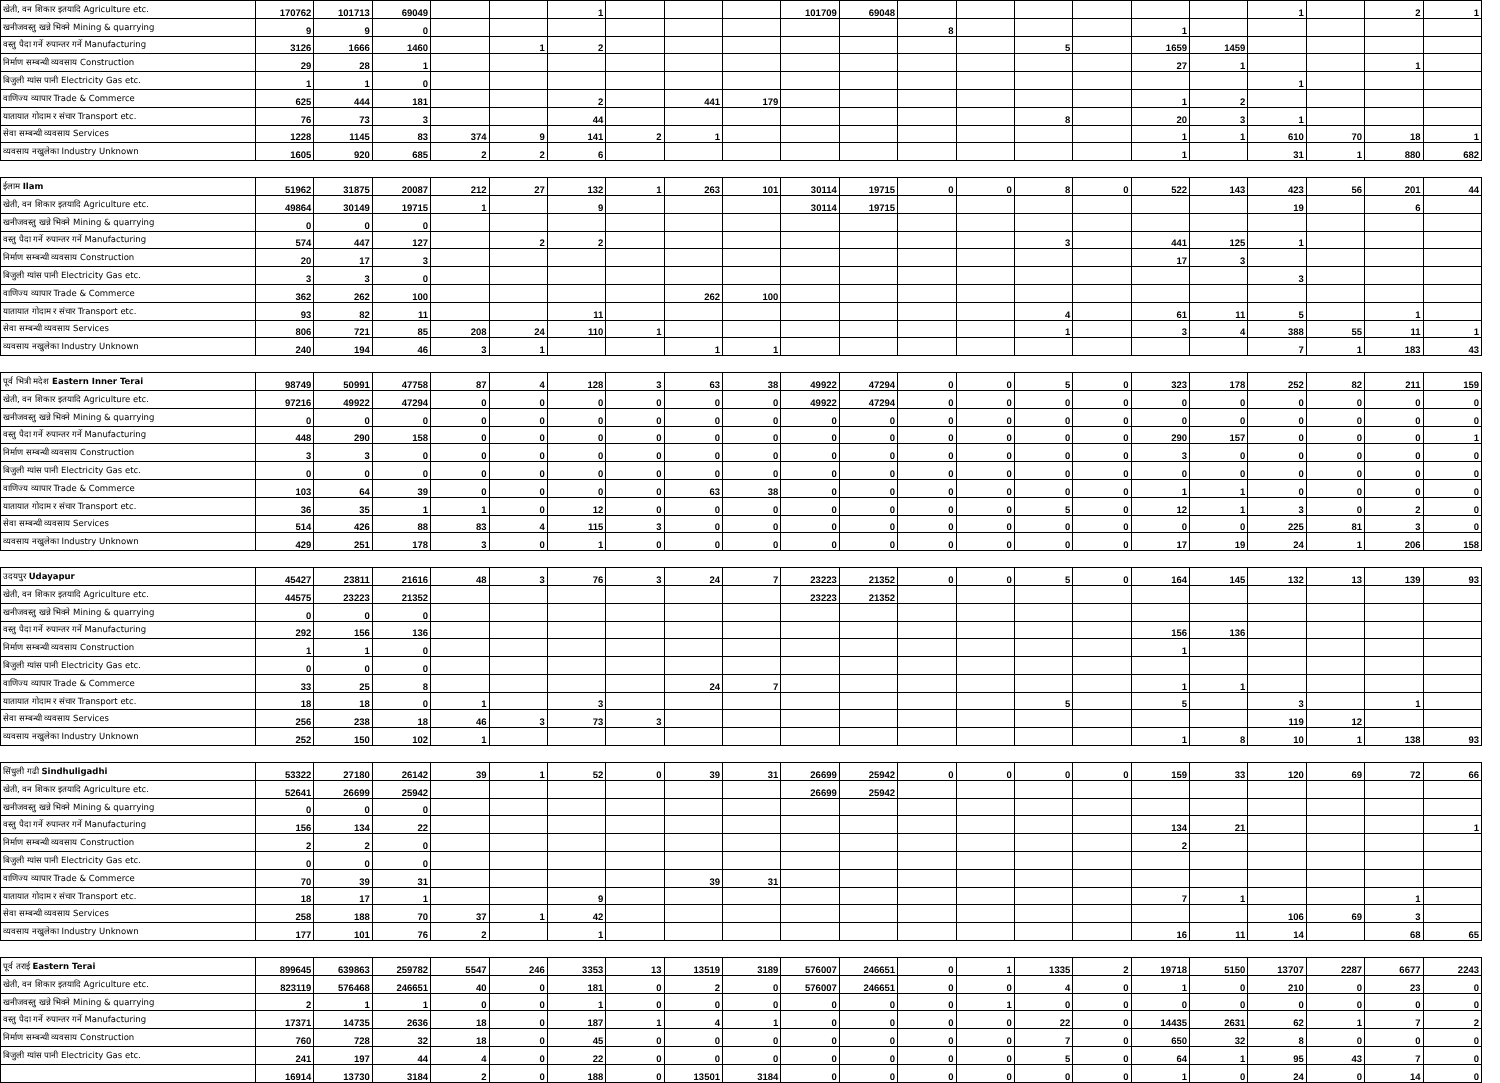| खेती, वन शिकार इतयादि Agriculture etc. | 170762 | 101713 | 69049 | | | 1 | | | | 101709 | 69048 | | | | | | | 1 | | 2 | 1 |
| खनीजवस्तु खन्ने भिक्ने Mining & quarrying | 9 | 9 | 0 | | | | | | | | | 8 | | | | 1 | | | | | |
| वस्तु पैदा गर्ने रुपान्तर गर्ने Manufacturing | 3126 | 1666 | 1460 | | 1 | 2 | | | | | | | | 5 | | 1659 | 1459 | | | | |
| निर्माण सम्बन्धी व्यवसाय Construction | 29 | 28 | 1 | | | | | | | | | | | | | 27 | 1 | | | 1 | |
| बिजुली ग्यांस पानी Electricity Gas etc. | 1 | 1 | 0 | | | | | | | | | | | | | | | 1 | | | |
| वाणिज्य व्यापार Trade & Commerce | 625 | 444 | 181 | | | 2 | | 441 | 179 | | | | | | | 1 | 2 | | | | |
| यातायात गोदाम र संचार Transport etc. | 76 | 73 | 3 | | | 44 | | | | | | | | 8 | | 20 | 3 | 1 | | | |
| सेवा सम्बन्धी व्यवसाय Services | 1228 | 1145 | 83 | 374 | 9 | 141 | 2 | 1 | | | | | | | | 1 | 1 | 610 | 70 | 18 | 1 |
| व्यवसाय नखुलेका Industry Unknown | 1605 | 920 | 685 | 2 | 2 | 6 | | | | | | | | | | 1 | | 31 | 1 | 880 | 682 |
| ईलाम Ilam | 51962 | 31875 | 20087 | 212 | 27 | 132 | 1 | 263 | 101 | 30114 | 19715 | 0 | 0 | 8 | 0 | 522 | 143 | 423 | 56 | 201 | 44 |
| खेती, वन शिकार इतयादि Agriculture etc. | 49864 | 30149 | 19715 | 1 | | 9 | | | | 30114 | 19715 | | | | | | | 19 | | 6 | |
| खनीजवस्तु खन्ने भिक्ने Mining & quarrying | 0 | 0 | 0 | | | | | | | | | | | | | | | | | | |
| वस्तु पैदा गर्ने रुपान्तर गर्ने Manufacturing | 574 | 447 | 127 | | 2 | 2 | | | | | | | | 3 | | 441 | 125 | 1 | | | |
| निर्माण सम्बन्धी व्यवसाय Construction | 20 | 17 | 3 | | | | | | | | | | | | | 17 | 3 | | | | |
| बिजुली ग्यांस पानी Electricity Gas etc. | 3 | 3 | 0 | | | | | | | | | | | | | | | 3 | | | |
| वाणिज्य व्यापार Trade & Commerce | 362 | 262 | 100 | | | | | 262 | 100 | | | | | | | | | | | | |
| यातायात गोदाम र संचार Transport etc. | 93 | 82 | 11 | | | 11 | | | | | | | | 4 | | 61 | 11 | 5 | | 1 | |
| सेवा सम्बन्धी व्यवसाय Services | 806 | 721 | 85 | 208 | 24 | 110 | 1 | | | | | | | 1 | | 3 | 4 | 388 | 55 | 11 | 1 |
| व्यवसाय नखुलेका Industry Unknown | 240 | 194 | 46 | 3 | 1 | | | 1 | 1 | | | | | | | | | 7 | 1 | 183 | 43 |
| पूर्व भित्री मदेश Eastern Inner Terai | 98749 | 50991 | 47758 | 87 | 4 | 128 | 3 | 63 | 38 | 49922 | 47294 | 0 | 0 | 5 | 0 | 323 | 178 | 252 | 82 | 211 | 159 |
| खेती, वन शिकार इतयादि Agriculture etc. | 97216 | 49922 | 47294 | 0 | 0 | 0 | 0 | 0 | 0 | 49922 | 47294 | 0 | 0 | 0 | 0 | 0 | 0 | 0 | 0 | 0 | 0 |
| खनीजवस्तु खन्ने भिक्ने Mining & quarrying | 0 | 0 | 0 | 0 | 0 | 0 | 0 | 0 | 0 | 0 | 0 | 0 | 0 | 0 | 0 | 0 | 0 | 0 | 0 | 0 | 0 |
| वस्तु पैदा गर्ने रुपान्तर गर्ने Manufacturing | 448 | 290 | 158 | 0 | 0 | 0 | 0 | 0 | 0 | 0 | 0 | 0 | 0 | 0 | 0 | 290 | 157 | 0 | 0 | 0 | 1 |
| निर्माण सम्बन्धी व्यवसाय Construction | 3 | 3 | 0 | 0 | 0 | 0 | 0 | 0 | 0 | 0 | 0 | 0 | 0 | 0 | 0 | 3 | 0 | 0 | 0 | 0 | 0 |
| बिजुली ग्यांस पानी Electricity Gas etc. | 0 | 0 | 0 | 0 | 0 | 0 | 0 | 0 | 0 | 0 | 0 | 0 | 0 | 0 | 0 | 0 | 0 | 0 | 0 | 0 | 0 |
| वाणिज्य व्यापार Trade & Commerce | 103 | 64 | 39 | 0 | 0 | 0 | 0 | 63 | 38 | 0 | 0 | 0 | 0 | 0 | 0 | 1 | 1 | 0 | 0 | 0 | 0 |
| यातायात गोदाम र संचार Transport etc. | 36 | 35 | 1 | 1 | 0 | 12 | 0 | 0 | 0 | 0 | 0 | 0 | 0 | 5 | 0 | 12 | 1 | 3 | 0 | 2 | 0 |
| सेवा सम्बन्धी व्यवसाय Services | 514 | 426 | 88 | 83 | 4 | 115 | 3 | 0 | 0 | 0 | 0 | 0 | 0 | 0 | 0 | 0 | 0 | 225 | 81 | 3 | 0 |
| व्यवसाय नखुलेका Industry Unknown | 429 | 251 | 178 | 3 | 0 | 1 | 0 | 0 | 0 | 0 | 0 | 0 | 0 | 0 | 0 | 17 | 19 | 24 | 1 | 206 | 158 |
| उदयपुर Udayapur | 45427 | 23811 | 21616 | 48 | 3 | 76 | 3 | 24 | 7 | 23223 | 21352 | 0 | 0 | 5 | 0 | 164 | 145 | 132 | 13 | 139 | 93 |
| खेती, वन शिकार इतयादि Agriculture etc. | 44575 | 23223 | 21352 | | | | | | | 23223 | 21352 | | | | | | | | | | |
| खनीजवस्तु खन्ने भिक्ने Mining & quarrying | 0 | 0 | 0 | | | | | | | | | | | | | | | | | | |
| वस्तु पैदा गर्ने रुपान्तर गर्ने Manufacturing | 292 | 156 | 136 | | | | | | | | | | | | | 156 | 136 | | | | |
| निर्माण सम्बन्धी व्यवसाय Construction | 1 | 1 | 0 | | | | | | | | | | | | | 1 | | | | | |
| बिजुली ग्यांस पानी Electricity Gas etc. | 0 | 0 | 0 | | | | | | | | | | | | | | | | | | |
| वाणिज्य व्यापार Trade & Commerce | 33 | 25 | 8 | | | | | 24 | 7 | | | | | | | 1 | 1 | | | | |
| यातायात गोदाम र संचार Transport etc. | 18 | 18 | 0 | 1 | | 3 | | | | | | | | 5 | | 5 | | 3 | | 1 | |
| सेवा सम्बन्धी व्यवसाय Services | 256 | 238 | 18 | 46 | 3 | 73 | 3 | | | | | | | | | | | 119 | 12 | | |
| व्यवसाय नखुलेका Industry Unknown | 252 | 150 | 102 | 1 | | | | | | | | | | | | 1 | 8 | 10 | 1 | 138 | 93 |
| सिंधुली गढी Sindhuligadhi | 53322 | 27180 | 26142 | 39 | 1 | 52 | 0 | 39 | 31 | 26699 | 25942 | 0 | 0 | 0 | 0 | 159 | 33 | 120 | 69 | 72 | 66 |
| खेती, वन शिकार इतयादि Agriculture etc. | 52641 | 26699 | 25942 | | | | | | | 26699 | 25942 | | | | | | | | | | |
| खनीजवस्तु खन्ने भिक्ने Mining & quarrying | 0 | 0 | 0 | | | | | | | | | | | | | | | | | | |
| वस्तु पैदा गर्ने रुपान्तर गर्ने Manufacturing | 156 | 134 | 22 | | | | | | | | | | | | | 134 | 21 | | | | 1 |
| निर्माण सम्बन्धी व्यवसाय Construction | 2 | 2 | 0 | | | | | | | | | | | | | 2 | | | | | |
| बिजुली ग्यांस पानी Electricity Gas etc. | 0 | 0 | 0 | | | | | | | | | | | | | | | | | | |
| वाणिज्य व्यापार Trade & Commerce | 70 | 39 | 31 | | | | | 39 | 31 | | | | | | | | | | | | |
| यातायात गोदाम र संचार Transport etc. | 18 | 17 | 1 | | | 9 | | | | | | | | | | 7 | 1 | | | 1 | |
| सेवा सम्बन्धी व्यवसाय Services | 258 | 188 | 70 | 37 | 1 | 42 | | | | | | | | | | | | 106 | 69 | 3 | |
| व्यवसाय नखुलेका Industry Unknown | 177 | 101 | 76 | 2 | | 1 | | | | | | | | | | 16 | 11 | 14 | | 68 | 65 |
| पूर्व तराई Eastern Terai | 899645 | 639863 | 259782 | 5547 | 246 | 3353 | 13 | 13519 | 3189 | 576007 | 246651 | 0 | 1 | 1335 | 2 | 19718 | 5150 | 13707 | 2287 | 6677 | 2243 |
| खेती, वन शिकार इतयादि Agriculture etc. | 823119 | 576468 | 246651 | 40 | 0 | 181 | 0 | 2 | 0 | 576007 | 246651 | 0 | 0 | 4 | 0 | 1 | 0 | 210 | 0 | 23 | 0 |
| खनीजवस्तु खन्ने भिक्ने Mining & quarrying | 2 | 1 | 1 | 0 | 0 | 1 | 0 | 0 | 0 | 0 | 0 | 0 | 1 | 0 | 0 | 0 | 0 | 0 | 0 | 0 | 0 |
| वस्तु पैदा गर्ने रुपान्तर गर्ने Manufacturing | 17371 | 14735 | 2636 | 18 | 0 | 187 | 1 | 4 | 1 | 0 | 0 | 0 | 0 | 22 | 0 | 14435 | 2631 | 62 | 1 | 7 | 2 |
| निर्माण सम्बन्धी व्यवसाय Construction | 760 | 728 | 32 | 18 | 0 | 45 | 0 | 0 | 0 | 0 | 0 | 0 | 0 | 7 | 0 | 650 | 32 | 8 | 0 | 0 | 0 |
| बिजुली ग्यांस पानी Electricity Gas etc. | 241 | 197 | 44 | 4 | 0 | 22 | 0 | 0 | 0 | 0 | 0 | 0 | 0 | 5 | 0 | 64 | 1 | 95 | 43 | 7 | 0 |
| | 16914 | 13730 | 3184 | 2 | 0 | 188 | 0 | 13501 | 3184 | 0 | 0 | 0 | 0 | 0 | 0 | 1 | 0 | 24 | 0 | 14 | 0 |